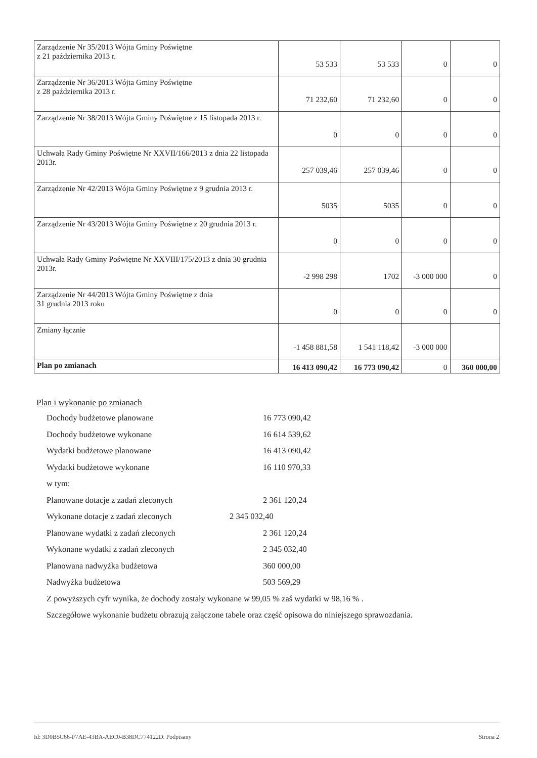| Zarządzenie Nr 35/2013 Wójta Gminy Poświętne z 21 października 2013 r. | 53 533 | 53 533 | 0 | 0 |
| Zarządzenie Nr 36/2013 Wójta Gminy Poświętne z 28 października 2013 r. | 71 232,60 | 71 232,60 | 0 | 0 |
| Zarządzenie Nr 38/2013 Wójta Gminy Poświętne z 15 listopada 2013 r. | 0 | 0 | 0 | 0 |
| Uchwała Rady Gminy Poświętne Nr XXVII/166/2013 z dnia 22 listopada 2013r. | 257 039,46 | 257 039,46 | 0 | 0 |
| Zarządzenie Nr 42/2013 Wójta Gminy Poświętne z 9 grudnia 2013 r. | 5035 | 5035 | 0 | 0 |
| Zarządzenie Nr 43/2013 Wójta Gminy Poświętne z 20 grudnia 2013 r. | 0 | 0 | 0 | 0 |
| Uchwała Rady Gminy Poświętne Nr XXVIII/175/2013 z dnia 30 grudnia 2013r. | -2 998 298 | 1702 | -3 000 000 | 0 |
| Zarządzenie Nr 44/2013 Wójta Gminy Poświętne z dnia 31 grudnia 2013 roku | 0 | 0 | 0 | 0 |
| Zmiany łącznie | -1 458 881,58 | 1 541 118,42 | -3 000 000 | |
| Plan po zmianach | 16 413 090,42 | 16 773 090,42 | 0 | 360 000,00 |
Plan i wykonanie po zmianach
Dochody budżetowe planowane 16 773 090,42
Dochody budżetowe wykonane 16 614 539,62
Wydatki budżetowe planowane 16 413 090,42
Wydatki budżetowe wykonane 16 110 970,33
w tym:
Planowane dotacje z zadań zleconych 2 361 120,24
Wykonane dotacje z zadań zleconych 2 345 032,40
Planowane wydatki z zadań zleconych 2 361 120,24
Wykonane wydatki z zadań zleconych 2 345 032,40
Planowana nadwyżka budżetowa 360 000,00
Nadwyżka budżetowa 503 569,29
Z powyższych cyfr wynika, że dochody zostały wykonane w 99,05 % zaś wydatki w 98,16 % .
Szczegółowe wykonanie budżetu obrazują załączone tabele oraz część opisowa do niniejszego sprawozdania.
Id: 3D0B5C66-F7AE-43BA-AEC0-B38DC774122D. Podpisany Strona 2